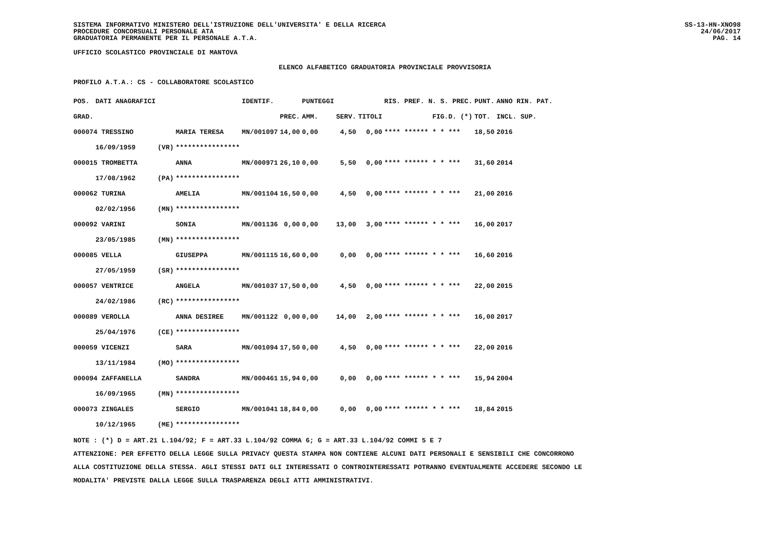SISTEMA INFORMATIVO MINISTERO DELL'ISTRUZIONE DELL'UNIVERSITA' E DELLA RICERCA
PROCEDURE CONCORSUALI PERSONALE ATA
GRADUATORIA PERMANENTE PER IL PERSONALE A.T.A.
SS-13-HN-XNO98
24/06/2017
PAG. 14
UFFICIO SCOLASTICO PROVINCIALE DI MANTOVA
ELENCO ALFABETICO GRADUATORIA PROVINCIALE PROVVISORIA
PROFILO A.T.A.: CS - COLLABORATORE SCOLASTICO
| POS. | DATI ANAGRAFICI | | | IDENTIF. | | PUNTEGGI | | | RIS. PREF. N. S. PREC. | PUNT. | ANNO RIN. PAT. |
| GRAD. | | | | | PREC. | AMM. | SERV. | TITOLI | FIG.D. (*) | TOT. | INCL. SUP. |
| 000074 TRESSINO | | | MARIA TERESA | MN/001097 | 14,00 | 0,00 | 4,50 | 0,00 | **** ****** * * *** | 18,50 | 2016 |
| | 16/09/1959 | (VR) | **************** | | | | | | | | |
| 000015 TROMBETTA | | | ANNA | MN/000971 | 26,10 | 0,00 | 5,50 | 0,00 | **** ****** * * *** | 31,60 | 2014 |
| | 17/08/1962 | (PA) | **************** | | | | | | | | |
| 000062 TURINA | | | AMELIA | MN/001104 | 16,50 | 0,00 | 4,50 | 0,00 | **** ****** * * *** | 21,00 | 2016 |
| | 02/02/1956 | (MN) | **************** | | | | | | | | |
| 000092 VARINI | | | SONIA | MN/001136 | 0,00 | 0,00 | 13,00 | 3,00 | **** ****** * * *** | 16,00 | 2017 |
| | 23/05/1985 | (MN) | **************** | | | | | | | | |
| 000085 VELLA | | | GIUSEPPA | MN/001115 | 16,60 | 0,00 | 0,00 | 0,00 | **** ****** * * *** | 16,60 | 2016 |
| | 27/05/1959 | (SR) | **************** | | | | | | | | |
| 000057 VENTRICE | | | ANGELA | MN/001037 | 17,50 | 0,00 | 4,50 | 0,00 | **** ****** * * *** | 22,00 | 2015 |
| | 24/02/1986 | (RC) | **************** | | | | | | | | |
| 000089 VEROLLA | | | ANNA DESIREE | MN/001122 | 0,00 | 0,00 | 14,00 | 2,00 | **** ****** * * *** | 16,00 | 2017 |
| | 25/04/1976 | (CE) | **************** | | | | | | | | |
| 000059 VICENZI | | | SARA | MN/001094 | 17,50 | 0,00 | 4,50 | 0,00 | **** ****** * * *** | 22,00 | 2016 |
| | 13/11/1984 | (MO) | **************** | | | | | | | | |
| 000094 ZAFFANELLA | | | SANDRA | MN/000461 | 15,94 | 0,00 | 0,00 | 0,00 | **** ****** * * *** | 15,94 | 2004 |
| | 16/09/1965 | (MN) | **************** | | | | | | | | |
| 000073 ZINGALES | | | SERGIO | MN/001041 | 18,84 | 0,00 | 0,00 | 0,00 | **** ****** * * *** | 18,84 | 2015 |
| | 10/12/1965 | (ME) | **************** | | | | | | | | |
NOTE : (*) D = ART.21 L.104/92; F = ART.33 L.104/92 COMMA 6; G = ART.33 L.104/92 COMMI 5 E 7
ATTENZIONE: PER EFFETTO DELLA LEGGE SULLA PRIVACY QUESTA STAMPA NON CONTIENE ALCUNI DATI PERSONALI E SENSIBILI CHE CONCORRONO
ALLA COSTITUZIONE DELLA STESSA. AGLI STESSI DATI GLI INTERESSATI O CONTROINTERESSATI POTRANNO EVENTUALMENTE ACCEDERE SECONDO LE
MODALITA' PREVISTE DALLA LEGGE SULLA TRASPARENZA DEGLI ATTI AMMINISTRATIVI.